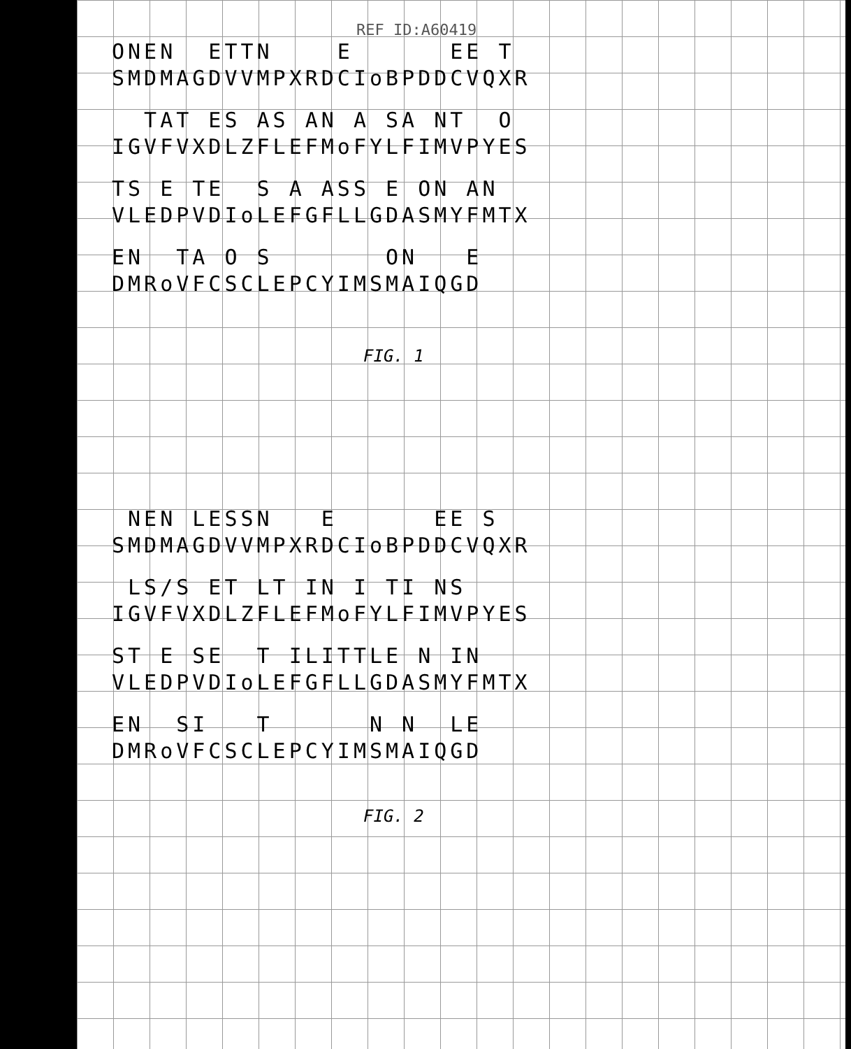REF ID:A60419
ONEN ETTN E EE T
SMDMAGDVVMPXRDCIoBPDDCVQXR
TAT ES AS AN A SA NT O
IGVFVXDLZFLEFMoFYLFIMVPYES
TS E TE S A ASS E ON AN
VLEDPVDIoLEFGFLLGDASMYFMTX
EN TA O S ON E
DMRoVFCSCLEPCYIMSMAIQGD
FIG. 1
NEN LESSN E EE S
SMDMAGDVVMPXRDCIoBPDDCVQXR
LS/S ET LT IN I TI NS
IGVFVXDLZFLEFMoFYLFIMVPYES
ST E SE T ILITTLE N IN
VLEDPVDIoLEFGFLLGDASMYFMTX
EN SI T N N LE
DMRoVFCSCLEPCYIMSMAIQGD
FIG. 2